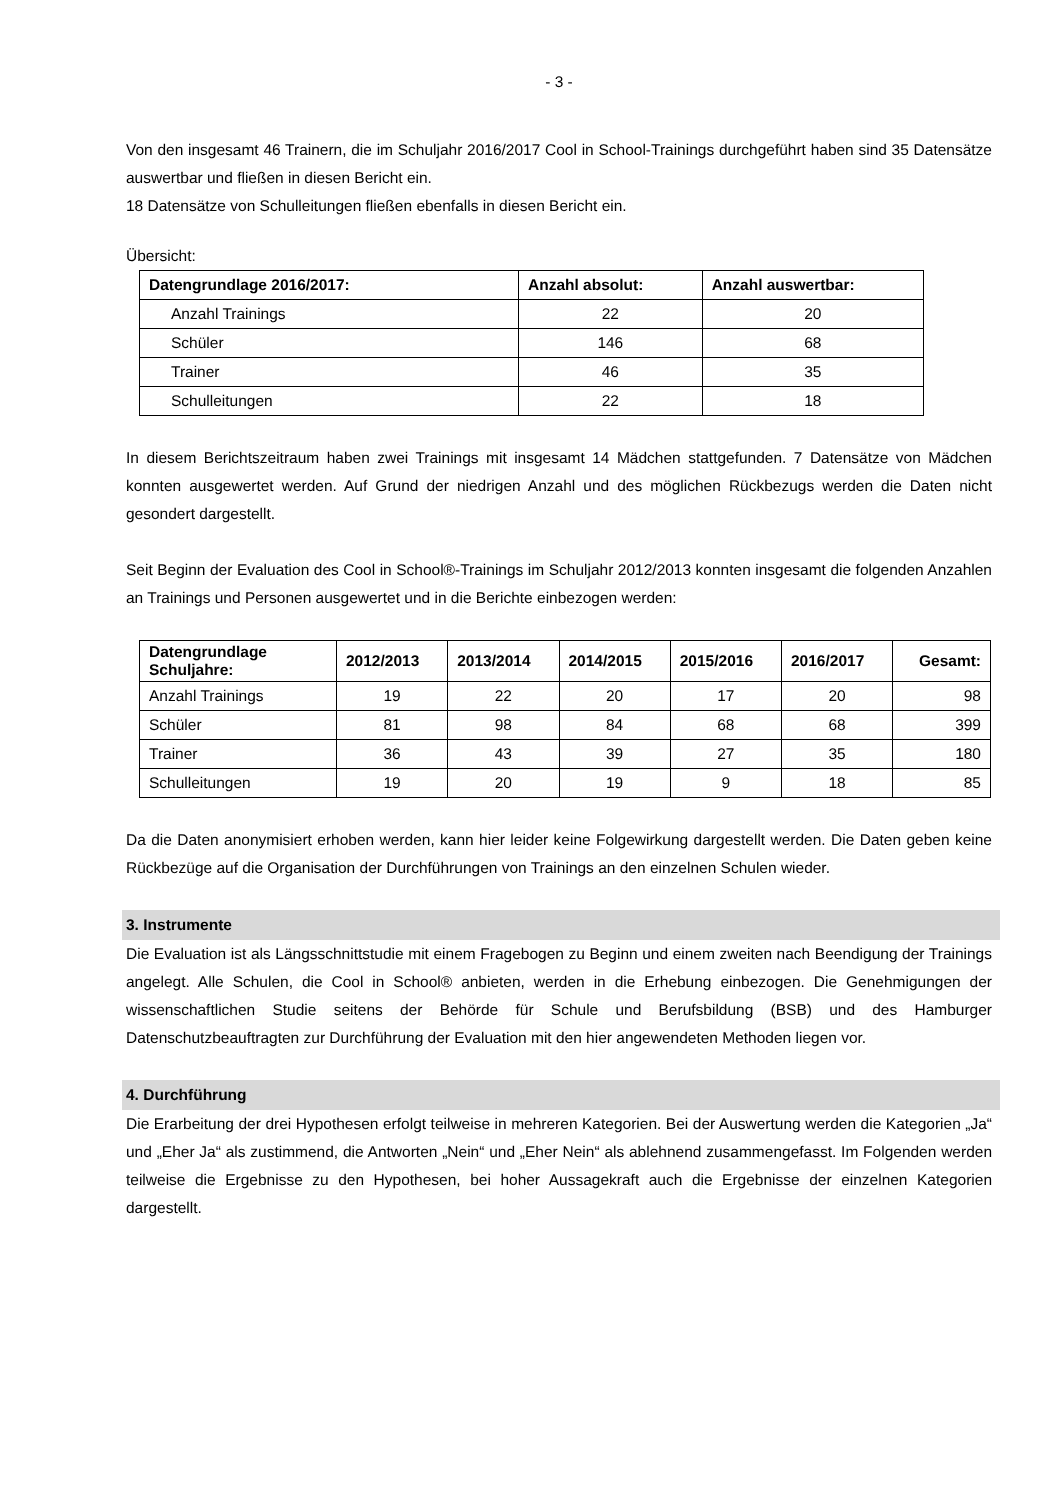- 3 -
Von den insgesamt 46 Trainern, die im Schuljahr 2016/2017 Cool in School-Trainings durchgeführt haben sind 35 Datensätze auswertbar und fließen in diesen Bericht ein.
18 Datensätze von Schulleitungen fließen ebenfalls in diesen Bericht ein.
Übersicht:
| Datengrundlage 2016/2017: | Anzahl absolut: | Anzahl auswertbar: |
| --- | --- | --- |
| Anzahl Trainings | 22 | 20 |
| Schüler | 146 | 68 |
| Trainer | 46 | 35 |
| Schulleitungen | 22 | 18 |
In diesem Berichtszeitraum haben zwei Trainings mit insgesamt 14 Mädchen stattgefunden. 7 Datensätze von Mädchen konnten ausgewertet werden. Auf Grund der niedrigen Anzahl und des möglichen Rückbezugs werden die Daten nicht gesondert dargestellt.
Seit Beginn der Evaluation des Cool in School®-Trainings im Schuljahr 2012/2013 konnten insgesamt die folgenden Anzahlen an Trainings und Personen ausgewertet und in die Berichte einbezogen werden:
| Datengrundlage Schuljahre: | 2012/2013 | 2013/2014 | 2014/2015 | 2015/2016 | 2016/2017 | Gesamt: |
| --- | --- | --- | --- | --- | --- | --- |
| Anzahl Trainings | 19 | 22 | 20 | 17 | 20 | 98 |
| Schüler | 81 | 98 | 84 | 68 | 68 | 399 |
| Trainer | 36 | 43 | 39 | 27 | 35 | 180 |
| Schulleitungen | 19 | 20 | 19 | 9 | 18 | 85 |
Da die Daten anonymisiert erhoben werden, kann hier leider keine Folgewirkung dargestellt werden. Die Daten geben keine Rückbezüge auf die Organisation der Durchführungen von Trainings an den einzelnen Schulen wieder.
3. Instrumente
Die Evaluation ist als Längsschnittstudie mit einem Fragebogen zu Beginn und einem zweiten nach Beendigung der Trainings angelegt. Alle Schulen, die Cool in School® anbieten, werden in die Erhebung einbezogen. Die Genehmigungen der wissenschaftlichen Studie seitens der Behörde für Schule und Berufsbildung (BSB) und des Hamburger Datenschutzbeauftragten zur Durchführung der Evaluation mit den hier angewendeten Methoden liegen vor.
4. Durchführung
Die Erarbeitung der drei Hypothesen erfolgt teilweise in mehreren Kategorien. Bei der Auswertung werden die Kategorien „Ja“ und „Eher Ja“ als zustimmend, die Antworten „Nein“ und „Eher Nein“ als ablehnend zusammengefasst. Im Folgenden werden teilweise die Ergebnisse zu den Hypothesen, bei hoher Aussagekraft auch die Ergebnisse der einzelnen Kategorien dargestellt.